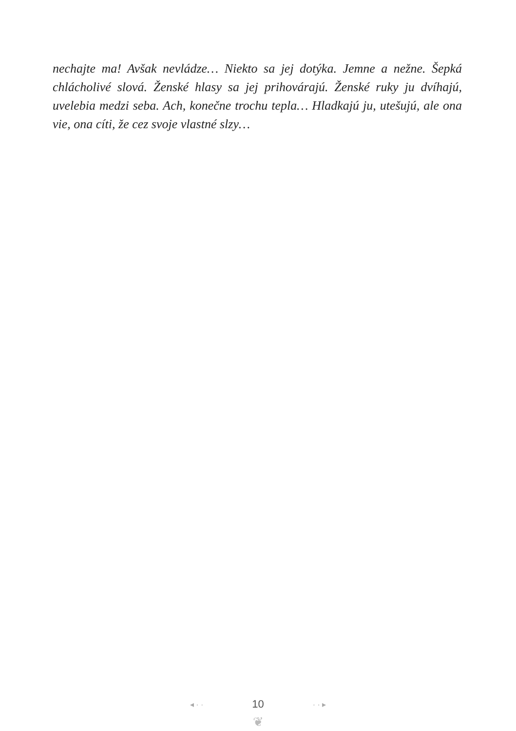nechajte ma! Avšak nevládze… Niekto sa jej dotýka. Jemne a nežne. Šepká chlácholivé slová. Ženské hlasy sa jej prihovárajú. Ženské ruky ju dvíhajú, uvelebia medzi seba. Ach, konečne trochu tepla… Hladkajú ju, utešujú, ale ona vie, ona cíti, že cez svoje vlastné slzy…
◂ · · 10 · · ▸
❦